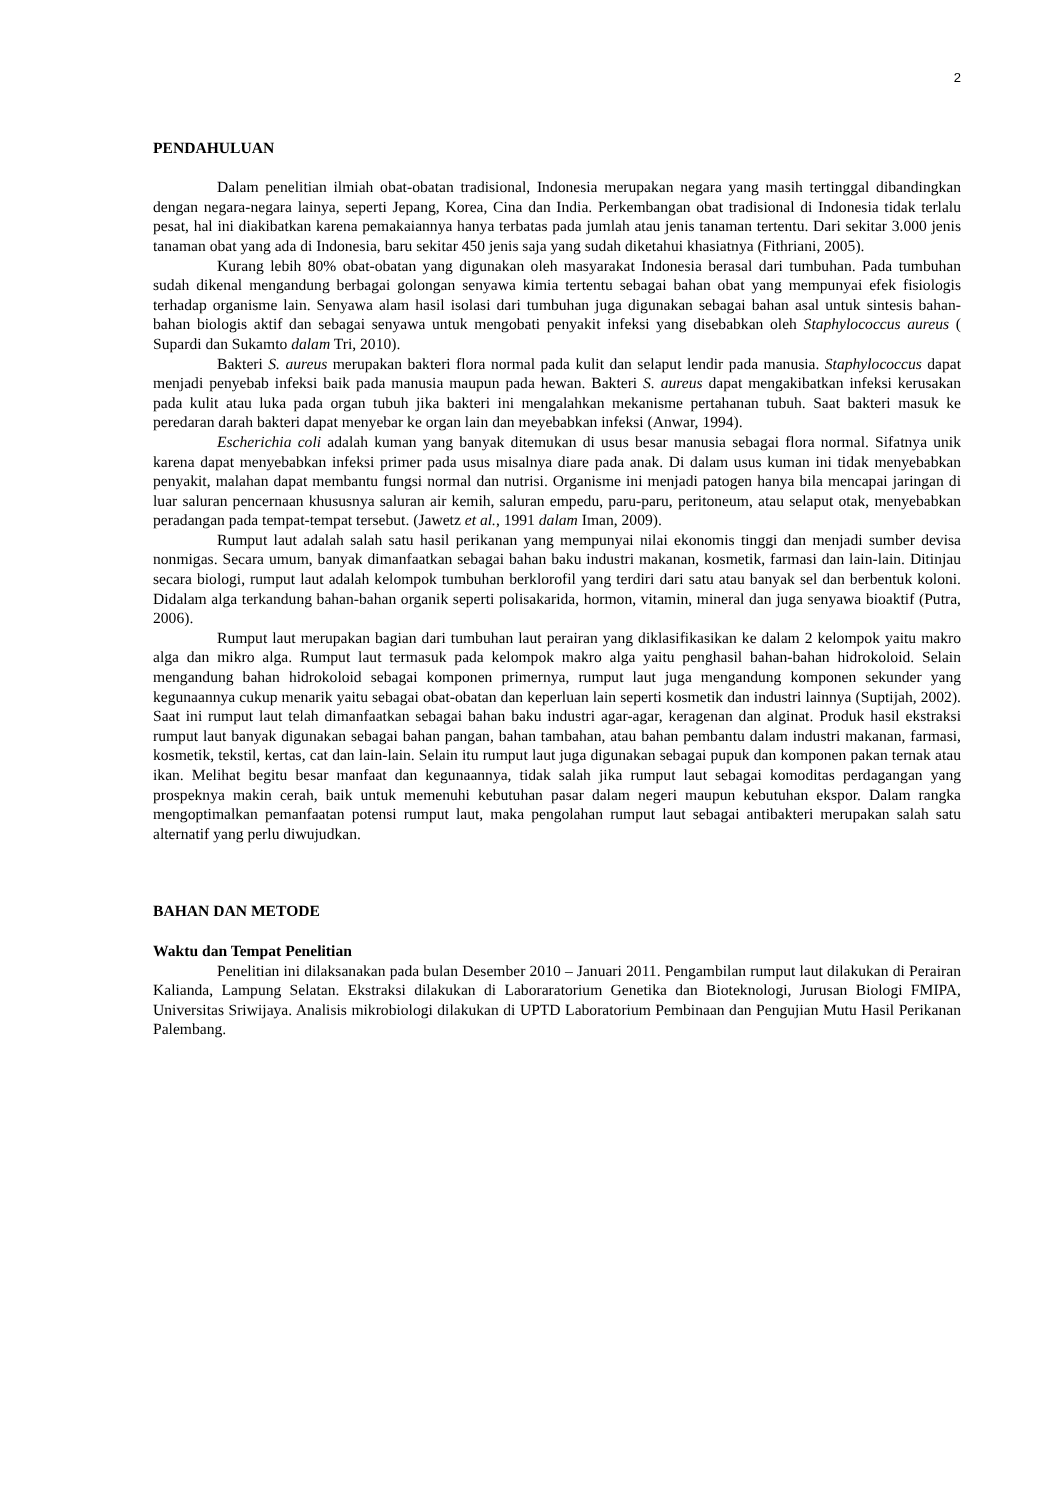2
PENDAHULUAN
Dalam penelitian ilmiah obat-obatan tradisional, Indonesia merupakan negara yang masih tertinggal dibandingkan dengan negara-negara lainya, seperti Jepang, Korea, Cina dan India. Perkembangan obat tradisional di Indonesia tidak terlalu pesat, hal ini diakibatkan karena pemakaiannya hanya terbatas pada jumlah atau jenis tanaman tertentu. Dari sekitar 3.000 jenis tanaman obat yang ada di Indonesia, baru sekitar 450 jenis saja yang sudah diketahui khasiatnya (Fithriani, 2005).
Kurang lebih 80% obat-obatan yang digunakan oleh masyarakat Indonesia berasal dari tumbuhan. Pada tumbuhan sudah dikenal mengandung berbagai golongan senyawa kimia tertentu sebagai bahan obat yang mempunyai efek fisiologis terhadap organisme lain. Senyawa alam hasil isolasi dari tumbuhan juga digunakan sebagai bahan asal untuk sintesis bahan-bahan biologis aktif dan sebagai senyawa untuk mengobati penyakit infeksi yang disebabkan oleh Staphylococcus aureus ( Supardi dan Sukamto dalam Tri, 2010).
Bakteri S. aureus merupakan bakteri flora normal pada kulit dan selaput lendir pada manusia. Staphylococcus dapat menjadi penyebab infeksi baik pada manusia maupun pada hewan. Bakteri S. aureus dapat mengakibatkan infeksi kerusakan pada kulit atau luka pada organ tubuh jika bakteri ini mengalahkan mekanisme pertahanan tubuh. Saat bakteri masuk ke peredaran darah bakteri dapat menyebar ke organ lain dan meyebabkan infeksi (Anwar, 1994).
Escherichia coli adalah kuman yang banyak ditemukan di usus besar manusia sebagai flora normal. Sifatnya unik karena dapat menyebabkan infeksi primer pada usus misalnya diare pada anak. Di dalam usus kuman ini tidak menyebabkan penyakit, malahan dapat membantu fungsi normal dan nutrisi. Organisme ini menjadi patogen hanya bila mencapai jaringan di luar saluran pencernaan khususnya saluran air kemih, saluran empedu, paru-paru, peritoneum, atau selaput otak, menyebabkan peradangan pada tempat-tempat tersebut. (Jawetz et al., 1991 dalam Iman, 2009).
Rumput laut adalah salah satu hasil perikanan yang mempunyai nilai ekonomis tinggi dan menjadi sumber devisa nonmigas. Secara umum, banyak dimanfaatkan sebagai bahan baku industri makanan, kosmetik, farmasi dan lain-lain. Ditinjau secara biologi, rumput laut adalah kelompok tumbuhan berklorofil yang terdiri dari satu atau banyak sel dan berbentuk koloni. Didalam alga terkandung bahan-bahan organik seperti polisakarida, hormon, vitamin, mineral dan juga senyawa bioaktif (Putra, 2006).
Rumput laut merupakan bagian dari tumbuhan laut perairan yang diklasifikasikan ke dalam 2 kelompok yaitu makro alga dan mikro alga. Rumput laut termasuk pada kelompok makro alga yaitu penghasil bahan-bahan hidrokoloid. Selain mengandung bahan hidrokoloid sebagai komponen primernya, rumput laut juga mengandung komponen sekunder yang kegunaannya cukup menarik yaitu sebagai obat-obatan dan keperluan lain seperti kosmetik dan industri lainnya (Suptijah, 2002). Saat ini rumput laut telah dimanfaatkan sebagai bahan baku industri agar-agar, keragenan dan alginat. Produk hasil ekstraksi rumput laut banyak digunakan sebagai bahan pangan, bahan tambahan, atau bahan pembantu dalam industri makanan, farmasi, kosmetik, tekstil, kertas, cat dan lain-lain. Selain itu rumput laut juga digunakan sebagai pupuk dan komponen pakan ternak atau ikan. Melihat begitu besar manfaat dan kegunaannya, tidak salah jika rumput laut sebagai komoditas perdagangan yang prospeknya makin cerah, baik untuk memenuhi kebutuhan pasar dalam negeri maupun kebutuhan ekspor. Dalam rangka mengoptimalkan pemanfaatan potensi rumput laut, maka pengolahan rumput laut sebagai antibakteri merupakan salah satu alternatif yang perlu diwujudkan.
BAHAN DAN METODE
Waktu dan Tempat Penelitian
Penelitian ini dilaksanakan pada bulan Desember 2010 – Januari 2011. Pengambilan rumput laut dilakukan di Perairan Kalianda, Lampung Selatan. Ekstraksi dilakukan di Laboraratorium Genetika dan Bioteknologi, Jurusan Biologi FMIPA, Universitas Sriwijaya. Analisis mikrobiologi dilakukan di UPTD Laboratorium Pembinaan dan Pengujian Mutu Hasil Perikanan Palembang.